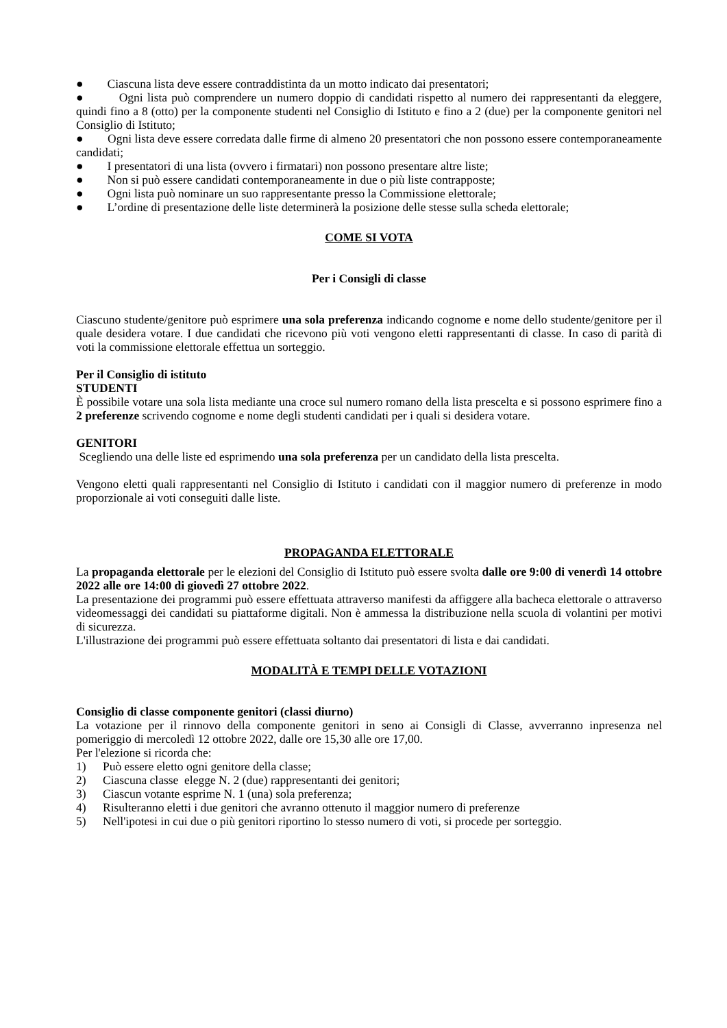● Ciascuna lista deve essere contraddistinta da un motto indicato dai presentatori;
● Ogni lista può comprendere un numero doppio di candidati rispetto al numero dei rappresentanti da eleggere, quindi fino a 8 (otto) per la componente studenti nel Consiglio di Istituto e fino a 2 (due) per la componente genitori nel Consiglio di Istituto;
● Ogni lista deve essere corredata dalle firme di almeno 20 presentatori che non possono essere contemporaneamente candidati;
● I presentatori di una lista (ovvero i firmatari) non possono presentare altre liste;
● Non si può essere candidati contemporaneamente in due o più liste contrapposte;
● Ogni lista può nominare un suo rappresentante presso la Commissione elettorale;
● L’ordine di presentazione delle liste determinerà la posizione delle stesse sulla scheda elettorale;
COME SI VOTA
Per i Consigli di classe
Ciascuno studente/genitore può esprimere una sola preferenza indicando cognome e nome dello studente/genitore per il quale desidera votare. I due candidati che ricevono più voti vengono eletti rappresentanti di classe. In caso di parità di voti la commissione elettorale effettua un sorteggio.
Per il Consiglio di istituto
STUDENTI
È possibile votare una sola lista mediante una croce sul numero romano della lista prescelta e si possono esprimere fino a 2 preferenze scrivendo cognome e nome degli studenti candidati per i quali si desidera votare.
GENITORI
Scegliendo una delle liste ed esprimendo una sola preferenza per un candidato della lista prescelta.
Vengono eletti quali rappresentanti nel Consiglio di Istituto i candidati con il maggior numero di preferenze in modo proporzionale ai voti conseguiti dalle liste.
PROPAGANDA ELETTORALE
La propaganda elettorale per le elezioni del Consiglio di Istituto può essere svolta dalle ore 9:00 di venerdì 14 ottobre 2022 alle ore 14:00 di giovedì 27 ottobre 2022.
La presentazione dei programmi può essere effettuata attraverso manifesti da affiggere alla bacheca elettorale o attraverso videomessaggi dei candidati su piattaforme digitali. Non è ammessa la distribuzione nella scuola di volantini per motivi di sicurezza.
L'illustrazione dei programmi può essere effettuata soltanto dai presentatori di lista e dai candidati.
MODALITÀ E TEMPI DELLE VOTAZIONI
Consiglio di classe componente genitori (classi diurno)
La votazione per il rinnovo della componente genitori in seno ai Consigli di Classe, avverranno inpresenza nel pomeriggio di mercoledì 12 ottobre 2022, dalle ore 15,30 alle ore 17,00.
Per l'elezione si ricorda che:
1) Può essere eletto ogni genitore della classe;
2) Ciascuna classe elegge N. 2 (due) rappresentanti dei genitori;
3) Ciascun votante esprime N. 1 (una) sola preferenza;
4) Risulteranno eletti i due genitori che avranno ottenuto il maggior numero di preferenze
5) Nell'ipotesi in cui due o più genitori riportino lo stesso numero di voti, si procede per sorteggio.